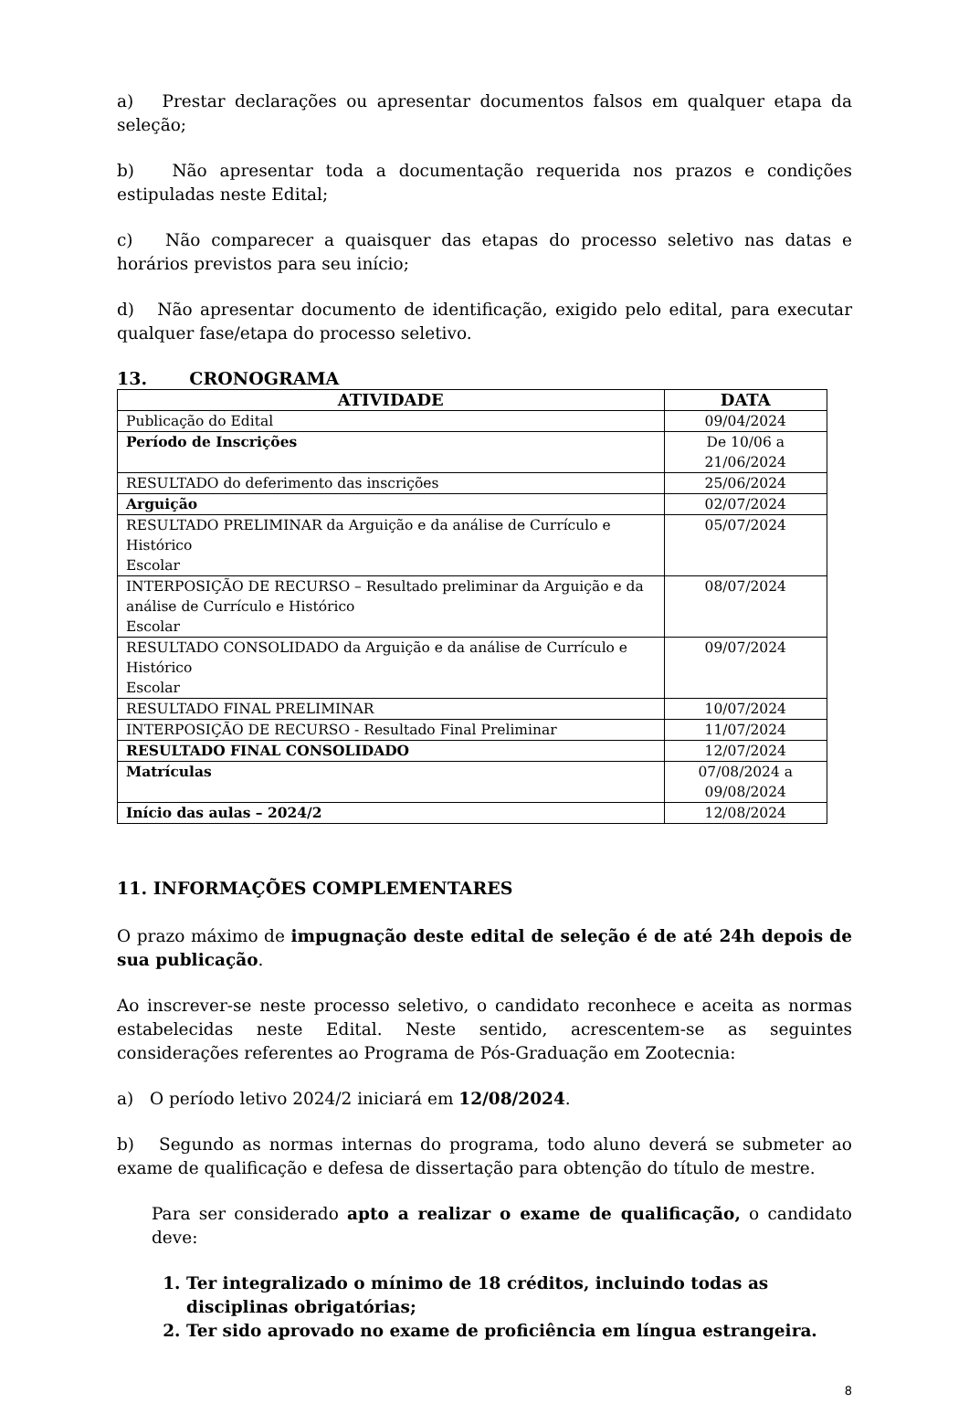a) Prestar declarações ou apresentar documentos falsos em qualquer etapa da seleção;
b) Não apresentar toda a documentação requerida nos prazos e condições estipuladas neste Edital;
c) Não comparecer a quaisquer das etapas do processo seletivo nas datas e horários previstos para seu início;
d) Não apresentar documento de identificação, exigido pelo edital, para executar qualquer fase/etapa do processo seletivo.
13. CRONOGRAMA
| ATIVIDADE | DATA |
| --- | --- |
| Publicação do Edital | 09/04/2024 |
| Período de Inscrições | De 10/06 a 21/06/2024 |
| RESULTADO do deferimento das inscrições | 25/06/2024 |
| Arguição | 02/07/2024 |
| RESULTADO PRELIMINAR da Arguição e da análise de Currículo e Histórico Escolar | 05/07/2024 |
| INTERPOSIÇÃO DE RECURSO – Resultado preliminar da Arguição e da análise de Currículo e Histórico Escolar | 08/07/2024 |
| RESULTADO CONSOLIDADO da Arguição e da análise de Currículo e Histórico Escolar | 09/07/2024 |
| RESULTADO FINAL PRELIMINAR | 10/07/2024 |
| INTERPOSIÇÃO DE RECURSO - Resultado Final Preliminar | 11/07/2024 |
| RESULTADO FINAL CONSOLIDADO | 12/07/2024 |
| Matrículas | 07/08/2024 a 09/08/2024 |
| Início das aulas – 2024/2 | 12/08/2024 |
11. INFORMAÇÕES COMPLEMENTARES
O prazo máximo de impugnação deste edital de seleção é de até 24h depois de sua publicação.
Ao inscrever-se neste processo seletivo, o candidato reconhece e aceita as normas estabelecidas neste Edital. Neste sentido, acrescentem-se as seguintes considerações referentes ao Programa de Pós-Graduação em Zootecnia:
a) O período letivo 2024/2 iniciará em 12/08/2024.
b) Segundo as normas internas do programa, todo aluno deverá se submeter ao exame de qualificação e defesa de dissertação para obtenção do título de mestre.
Para ser considerado apto a realizar o exame de qualificação, o candidato deve:
1. Ter integralizado o mínimo de 18 créditos, incluindo todas as disciplinas obrigatórias;
2. Ter sido aprovado no exame de proficiência em língua estrangeira.
8